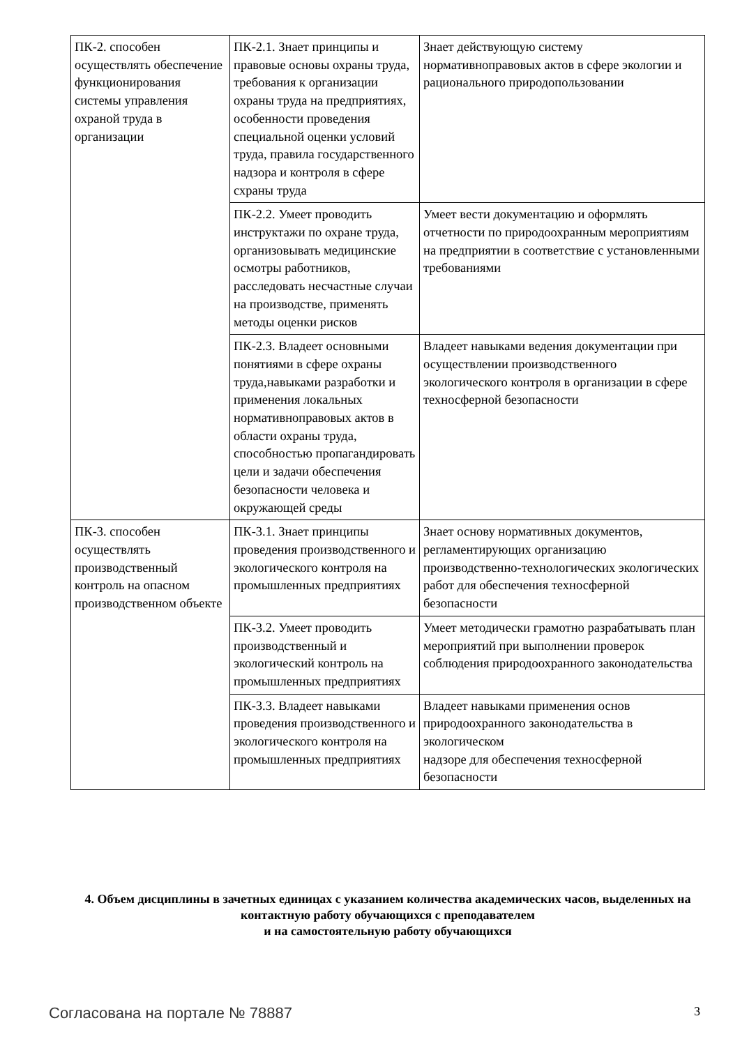| ПК-2. способен осуществлять обеспечение функционирования системы управления охраной труда в организации | ПК-2.1. Знает принципы и правовые основы охраны труда, требования к организации охраны труда на предприятиях, особенности проведения специальной оценки условий труда, правила государственного надзора и контроля в сфере схраны труда | Знает действующую систему нормативноправовых актов в сфере экологии и рационального природопользовании |
| | ПК-2.2. Умеет проводить инструктажи по охране труда, организовывать медицинские осмотры работников, расследовать несчастные случаи на производстве, применять методы оценки рисков | Умеет вести документацию и оформлять отчетности по природоохранным мероприятиям на предприятии в соответствие с установленными требованиями |
| | ПК-2.3. Владеет основными понятиями в сфере охраны труда,навыками разработки и применения локальных нормативноправовых актов в области охраны труда, способностью пропагандировать цели и задачи обеспечения безопасности человека и окружающей среды | Владеет навыками ведения документации при осуществлении производственного экологического контроля в организации в сфере техносферной безопасности |
| ПК-3. способен осуществлять производственный контроль на опасном производственном объекте | ПК-3.1. Знает принципы проведения производственного и экологического контроля на промышленных предприятиях | Знает основу нормативных документов, регламентирующих организацию производственно-технологических экологических работ для обеспечения техносферной безопасности |
| | ПК-3.2. Умеет проводить производственный и экологический контроль на промышленных предприятиях | Умеет методически грамотно разрабатывать план мероприятий при выполнении проверок соблюдения природоохранного законодательства |
| | ПК-3.3. Владеет навыками проведения производственного и экологического контроля на промышленных предприятиях | Владеет навыками применения основ природоохранного законодательства в экологическом надзоре для обеспечения техносферной безопасности |
4. Объем дисциплины в зачетных единицах с указанием количества академических часов, выделенных на контактную работу обучающихся с преподавателем
и на самостоятельную работу обучающихся
Согласована на портале № 78887 3